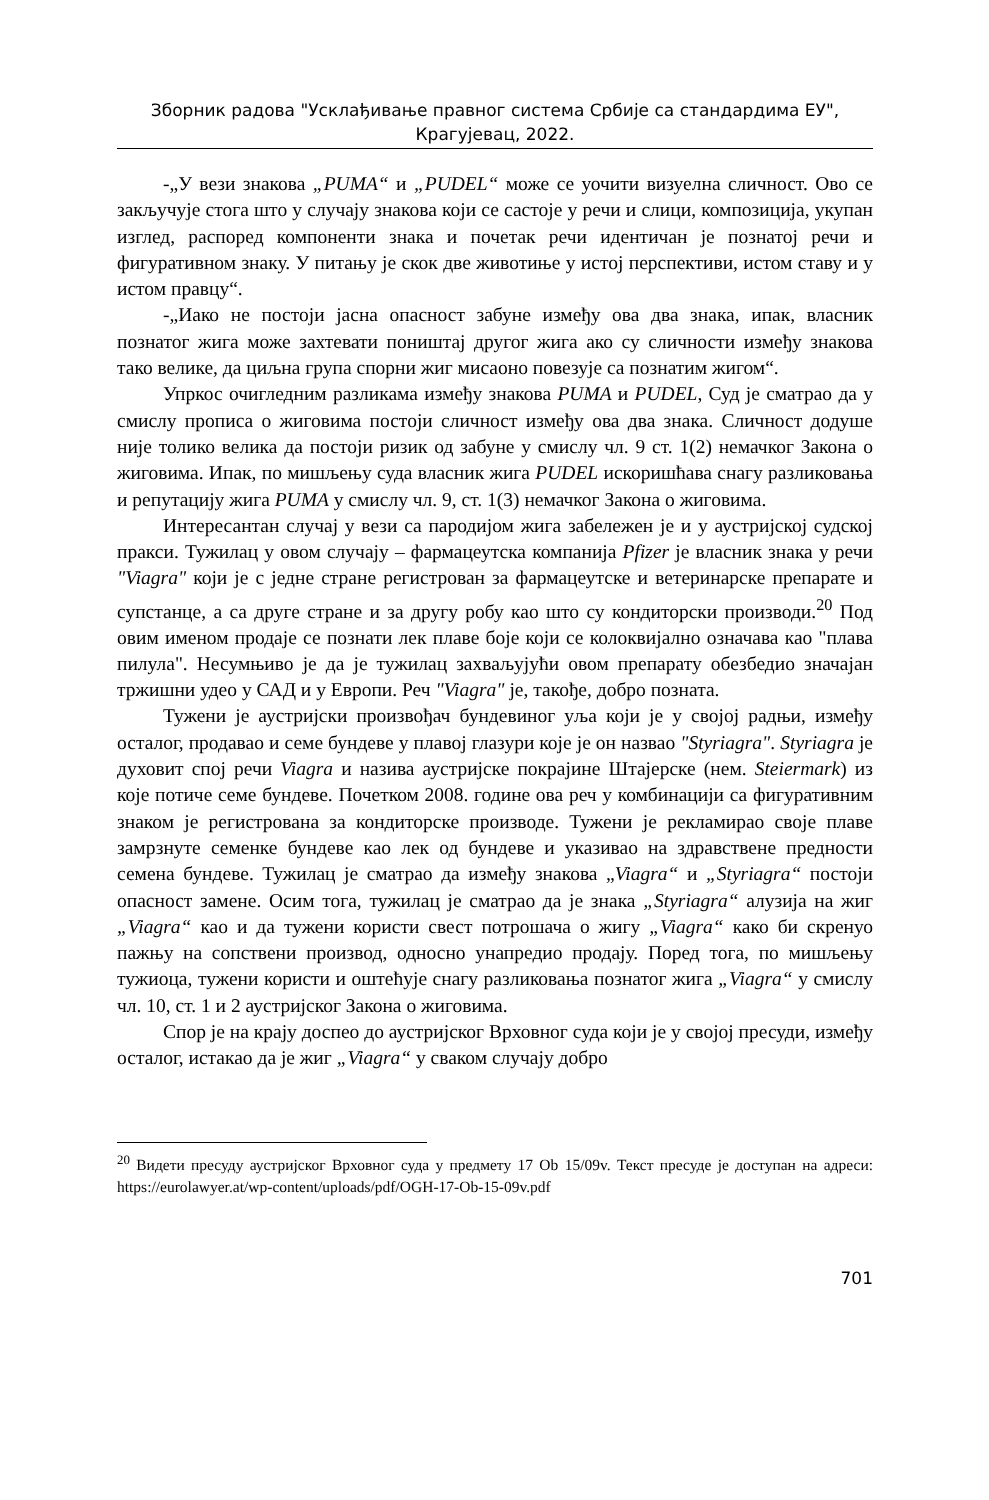Зборник радова "Усклађивање правног система Србије са стандардима ЕУ",
Крагујевац, 2022.
-„У вези знакова „PUMA“ и „PUDEL“ може се уочити визуелна сличност. Ово се закључује стога што у случају знакова који се састоје у речи и слици, композиција, укупан изглед, распоред компоненти знака и почетак речи идентичан је познатој речи и фигуративном знаку. У питању је скок две животиње у истој перспективи, истом ставу и у истом правцу“.
-„Иако не постоји јасна опасност забуне између ова два знака, ипак, власник познатог жига може захтевати поништај другог жига ако су сличности између знакова тако велике, да циљна група спорни жиг мисаоно повезује са познатим жигом“.
Упркос очигледним разликама између знакова PUMA и PUDEL, Суд је сматрао да у смислу прописа о жиговима постоји сличност између ова два знака. Сличност додуше није толико велика да постоји ризик од забуне у смислу чл. 9 ст. 1(2) немачког Закона о жиговима. Ипак, по мишљењу суда власник жига PUDEL искоришћава снагу разликовања и репутацију жига PUMA у смислу чл. 9, ст. 1(3) немачког Закона о жиговима.
Интересантан случај у вези са пародијом жига забележен је и у аустријској судској пракси. Тужилац у овом случају – фармацеутска компанија Pfizer је власник знака у речи "Viagra" који је с једне стране регистрован за фармацеутске и ветеринарске препарате и супстанце, а са друге стране и за другу робу као што су кондиторски производи.<sup>20</sup> Под овим именом продаје се познати лек плаве боје који се колоквијално означава као "плава пилула". Несумњиво је да је тужилац захваљујући овом препарату обезбедио значајан тржишни удео у САД и у Европи. Реч "Viagra" је, такође, добро позната.
Тужени је аустријски произвођач бундевиног уља који је у својој радњи, између осталог, продавао и семе бундеве у плавој глазури које је он назвао "Styriagra". Styriagra је духовит спој речи Viagra и назива аустријске покрајине Штајерске (нем. Steiermark) из које потиче семе бундеве. Почетком 2008. године ова реч у комбинацији са фигуративним знаком је регистрована за кондиторске производе. Тужени је рекламирао своје плаве замрзнуте семенке бундеве као лек од бундеве и указивао на здравствене предности семена бундеве. Тужилац је сматрао да између знакова „Viagra“ и „Styriagra“ постоји опасност замене. Осим тога, тужилац је сматрао да је знака „Styriagra“ алузија на жиг „Viagra“ као и да тужени користи свест потрошача о жигу „Viagra“ како би скренуо пажњу на сопствени производ, односно унапредио продају. Поред тога, по мишљењу тужиоца, тужени користи и оштећује снагу разликовања познатог жига „Viagra“ у смислу чл. 10, ст. 1 и 2 аустријског Закона о жиговима.
Спор је на крају доспео до аустријског Врховног суда који је у својој пресуди, између осталог, истакао да је жиг „Viagra“ у сваком случају добро
<sup>20</sup> Видети пресуду аустријског Врховног суда у предмету 17 Ob 15/09v. Текст пресуде је доступан на адреси: https://eurolawyer.at/wp-content/uploads/pdf/OGH-17-Ob-15-09v.pdf
701